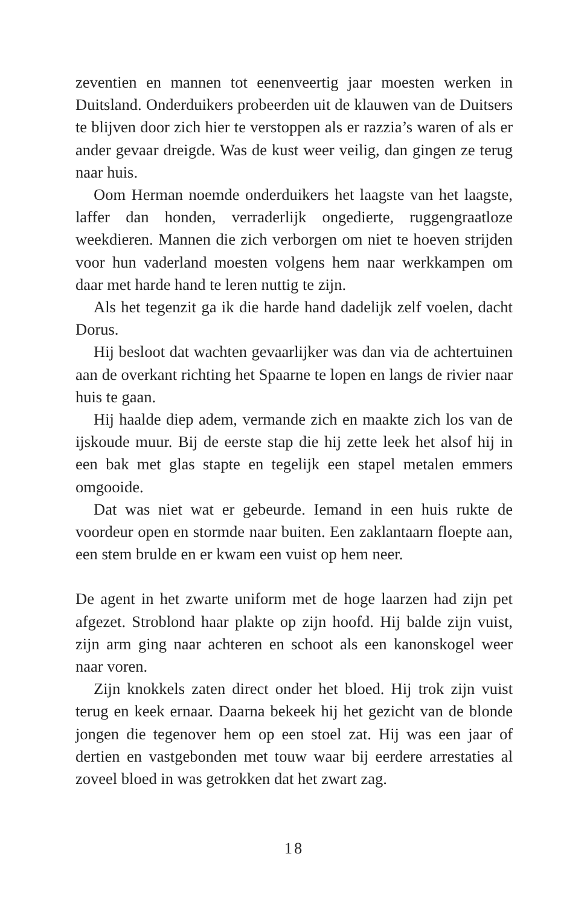zeventien en mannen tot eenenveertig jaar moesten werken in Duitsland. Onderduikers probeerden uit de klauwen van de Duitsers te blijven door zich hier te verstoppen als er razzia’s waren of als er ander gevaar dreigde. Was de kust weer veilig, dan gingen ze terug naar huis.
Oom Herman noemde onderduikers het laagste van het laagste, laffer dan honden, verraderlijk ongedierte, ruggengraatloze weekdieren. Mannen die zich verborgen om niet te hoeven strijden voor hun vaderland moesten volgens hem naar werkkampen om daar met harde hand te leren nuttig te zijn.
Als het tegenzit ga ik die harde hand dadelijk zelf voelen, dacht Dorus.
Hij besloot dat wachten gevaarlijker was dan via de achtertuinen aan de overkant richting het Spaarne te lopen en langs de rivier naar huis te gaan.
Hij haalde diep adem, vermande zich en maakte zich los van de ijskoude muur. Bij de eerste stap die hij zette leek het alsof hij in een bak met glas stapte en tegelijk een stapel metalen emmers omgooide.
Dat was niet wat er gebeurde. Iemand in een huis rukte de voordeur open en stormde naar buiten. Een zaklantaarn floepte aan, een stem brulde en er kwam een vuist op hem neer.
De agent in het zwarte uniform met de hoge laarzen had zijn pet afgezet. Stroblond haar plakte op zijn hoofd. Hij balde zijn vuist, zijn arm ging naar achteren en schoot als een kanonskogel weer naar voren.
Zijn knokkels zaten direct onder het bloed. Hij trok zijn vuist terug en keek ernaar. Daarna bekeek hij het gezicht van de blonde jongen die tegenover hem op een stoel zat. Hij was een jaar of dertien en vastgebonden met touw waar bij eerdere arrestaties al zoveel bloed in was getrokken dat het zwart zag.
18